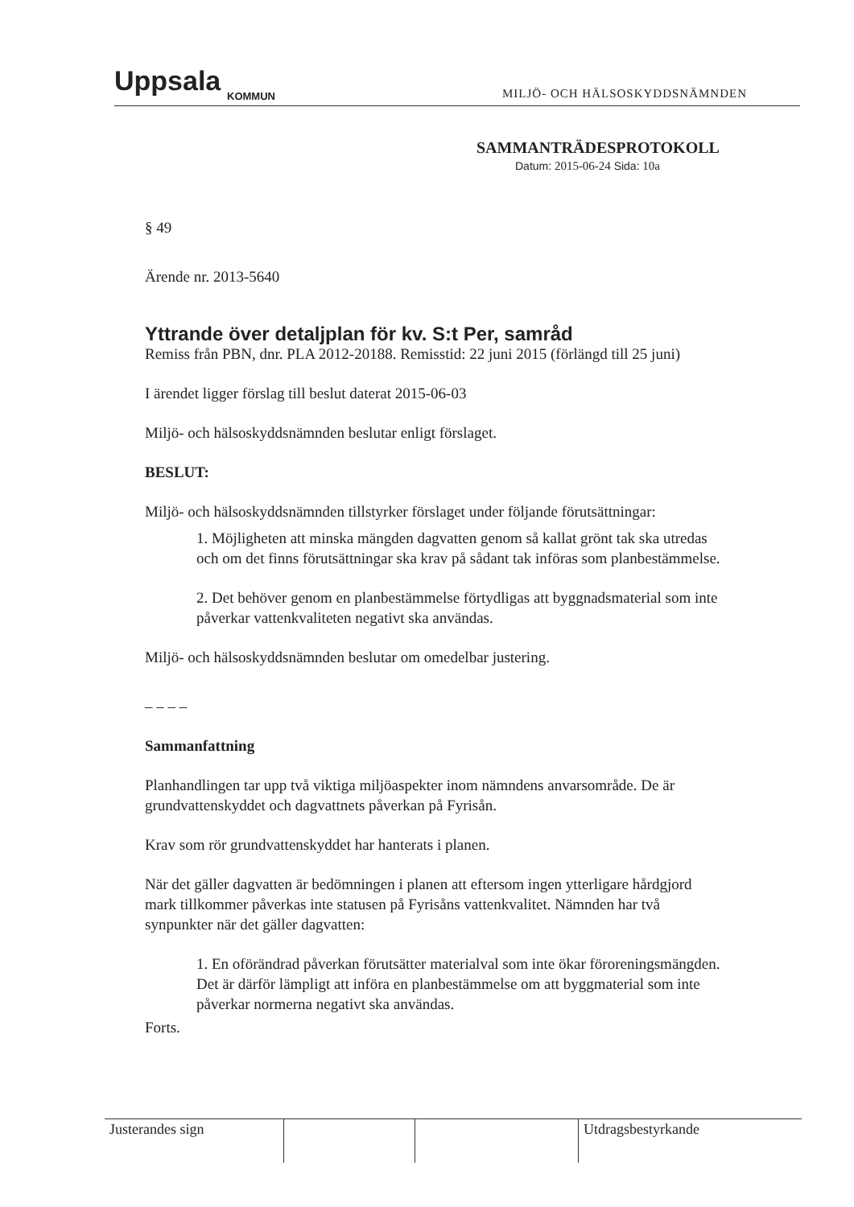Uppsala
KOMMUN
MILJÖ- OCH HÄLSOSKYDDSNÄMNDEN
SAMMANTRÄDESPROTOKOLL
Datum: 2015-06-24 Sida: 10a
§ 49
Ärende nr. 2013-5640
Yttrande över detaljplan för kv. S:t Per, samråd
Remiss från PBN, dnr. PLA 2012-20188. Remisstid: 22 juni 2015 (förlängd till 25 juni)
I ärendet ligger förslag till beslut daterat 2015-06-03
Miljö- och hälsoskyddsnämnden beslutar enligt förslaget.
BESLUT:
Miljö- och hälsoskyddsnämnden tillstyrker förslaget under följande förutsättningar:
1. Möjligheten att minska mängden dagvatten genom så kallat grönt tak ska utredas och om det finns förutsättningar ska krav på sådant tak införas som planbestämmelse.
2. Det behöver genom en planbestämmelse förtydligas att byggnadsmaterial som inte påverkar vattenkvaliteten negativt ska användas.
Miljö- och hälsoskyddsnämnden beslutar om omedelbar justering.
– – – –
Sammanfattning
Planhandlingen tar upp två viktiga miljöaspekter inom nämndens anvarsområde. De är grundvattenskyddet och dagvattnets påverkan på Fyrisån.
Krav som rör grundvattenskyddet har hanterats i planen.
När det gäller dagvatten är bedömningen i planen att eftersom ingen ytterligare hårdgjord mark tillkommer påverkas inte statusen på Fyrisåns vattenkvalitet. Nämnden har två synpunkter när det gäller dagvatten:
1. En oförändrad påverkan förutsätter materialval som inte ökar föroreningsmängden. Det är därför lämpligt att införa en planbestämmelse om att byggmaterial som inte påverkar normerna negativt ska användas.
Forts.
| Justerandes sign | | | Utdragsbestyrkande |